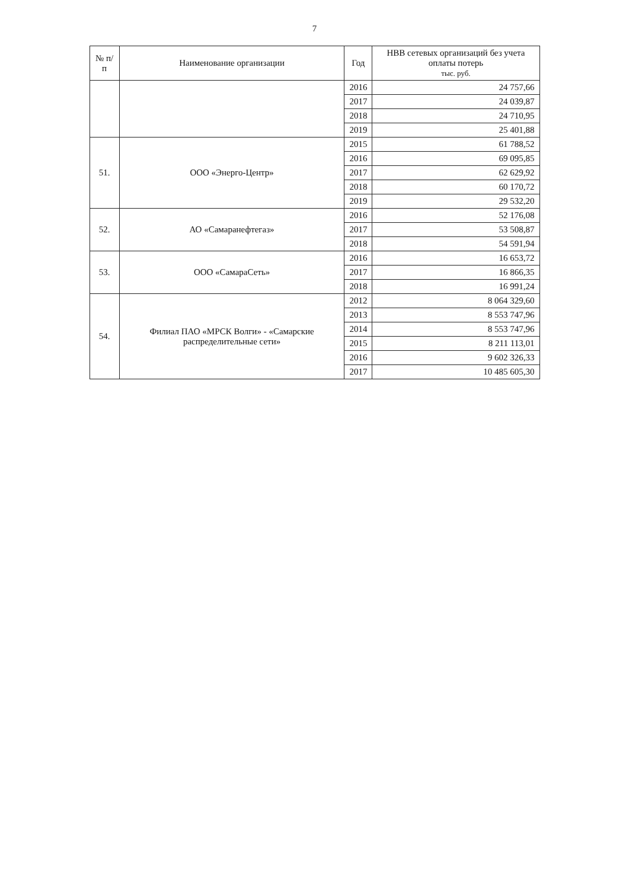7
| № п/п | Наименование организации | Год | НВВ сетевых организаций без учета оплаты потерь тыс. руб. |
| --- | --- | --- | --- |
| | | 2016 | 24 757,66 |
| | | 2017 | 24 039,87 |
| | | 2018 | 24 710,95 |
| | | 2019 | 25 401,88 |
| 51. | ООО «Энерго-Центр» | 2015 | 61 788,52 |
| | | 2016 | 69 095,85 |
| | | 2017 | 62 629,92 |
| | | 2018 | 60 170,72 |
| | | 2019 | 29 532,20 |
| 52. | АО «Самаранефтегаз» | 2016 | 52 176,08 |
| | | 2017 | 53 508,87 |
| | | 2018 | 54 591,94 |
| 53. | ООО «СамараСеть» | 2016 | 16 653,72 |
| | | 2017 | 16 866,35 |
| | | 2018 | 16 991,24 |
| 54. | Филиал ПАО «МРСК Волги» - «Самарские распределительные сети» | 2012 | 8 064 329,60 |
| | | 2013 | 8 553 747,96 |
| | | 2014 | 8 553 747,96 |
| | | 2015 | 8 211 113,01 |
| | | 2016 | 9 602 326,33 |
| | | 2017 | 10 485 605,30 |